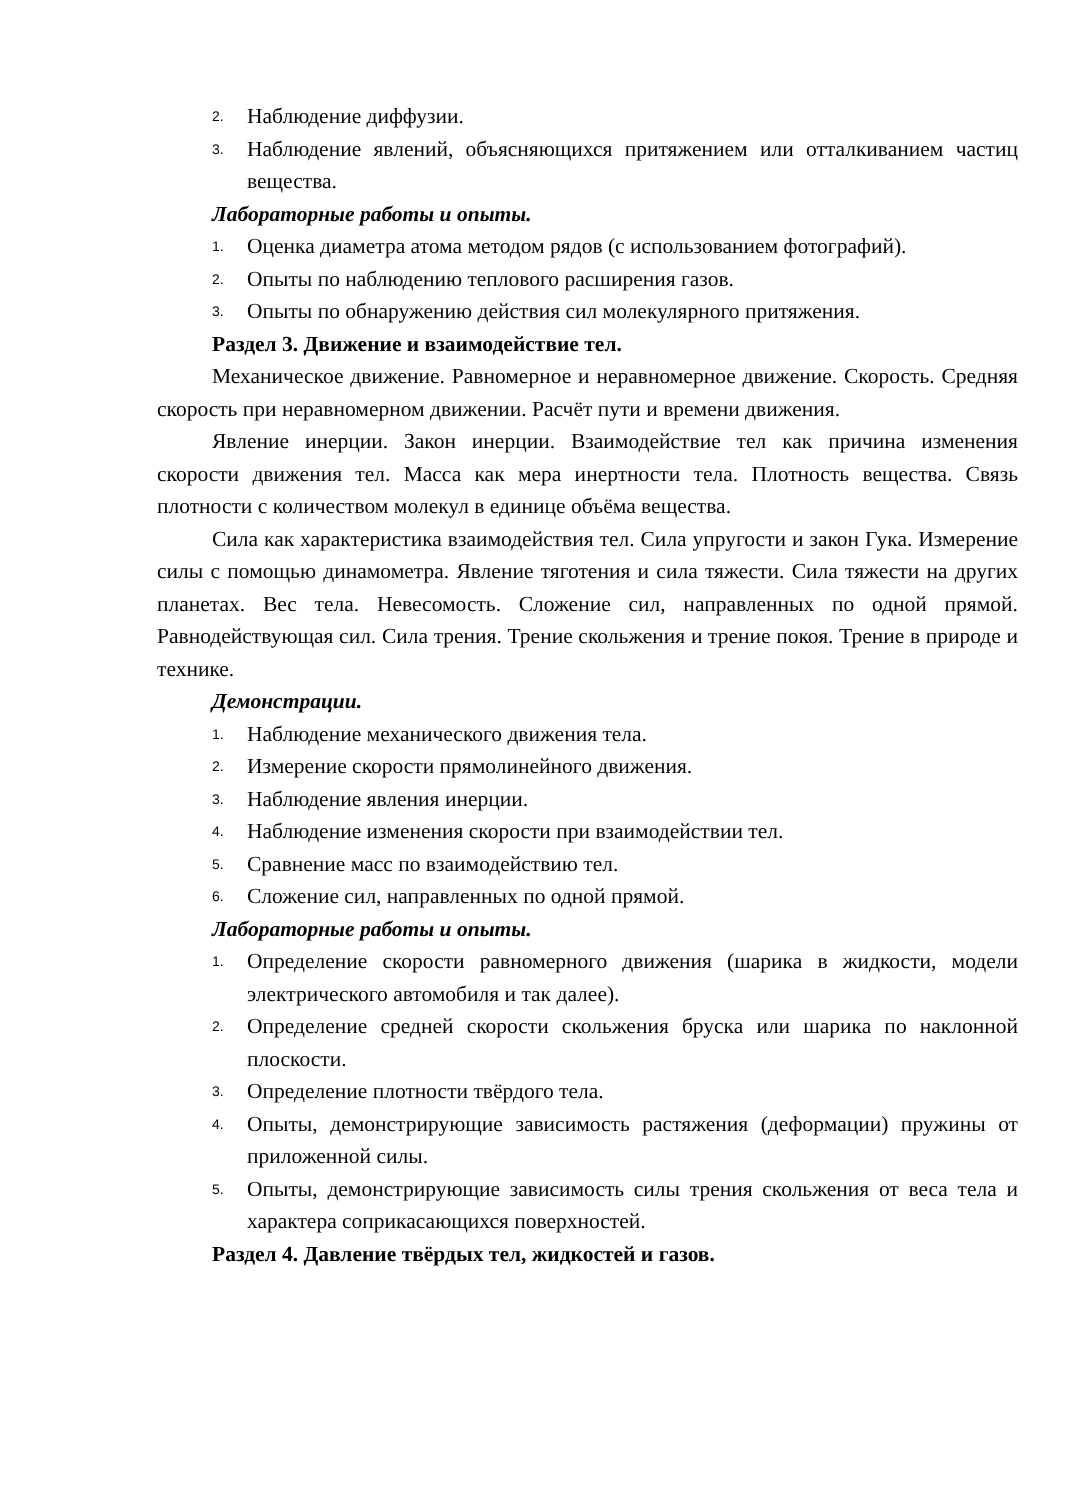2. Наблюдение диффузии.
3. Наблюдение явлений, объясняющихся притяжением или отталкиванием частиц вещества.
Лабораторные работы и опыты.
1. Оценка диаметра атома методом рядов (с использованием фотографий).
2. Опыты по наблюдению теплового расширения газов.
3. Опыты по обнаружению действия сил молекулярного притяжения.
Раздел 3. Движение и взаимодействие тел.
Механическое движение. Равномерное и неравномерное движение. Скорость. Средняя скорость при неравномерном движении. Расчёт пути и времени движения.
Явление инерции. Закон инерции. Взаимодействие тел как причина изменения скорости движения тел. Масса как мера инертности тела. Плотность вещества. Связь плотности с количеством молекул в единице объёма вещества.
Сила как характеристика взаимодействия тел. Сила упругости и закон Гука. Измерение силы с помощью динамометра. Явление тяготения и сила тяжести. Сила тяжести на других планетах. Вес тела. Невесомость. Сложение сил, направленных по одной прямой. Равнодействующая сил. Сила трения. Трение скольжения и трение покоя. Трение в природе и технике.
Демонстрации.
1. Наблюдение механического движения тела.
2. Измерение скорости прямолинейного движения.
3. Наблюдение явления инерции.
4. Наблюдение изменения скорости при взаимодействии тел.
5. Сравнение масс по взаимодействию тел.
6. Сложение сил, направленных по одной прямой.
Лабораторные работы и опыты.
1. Определение скорости равномерного движения (шарика в жидкости, модели электрического автомобиля и так далее).
2. Определение средней скорости скольжения бруска или шарика по наклонной плоскости.
3. Определение плотности твёрдого тела.
4. Опыты, демонстрирующие зависимость растяжения (деформации) пружины от приложенной силы.
5. Опыты, демонстрирующие зависимость силы трения скольжения от веса тела и характера соприкасающихся поверхностей.
Раздел 4. Давление твёрдых тел, жидкостей и газов.